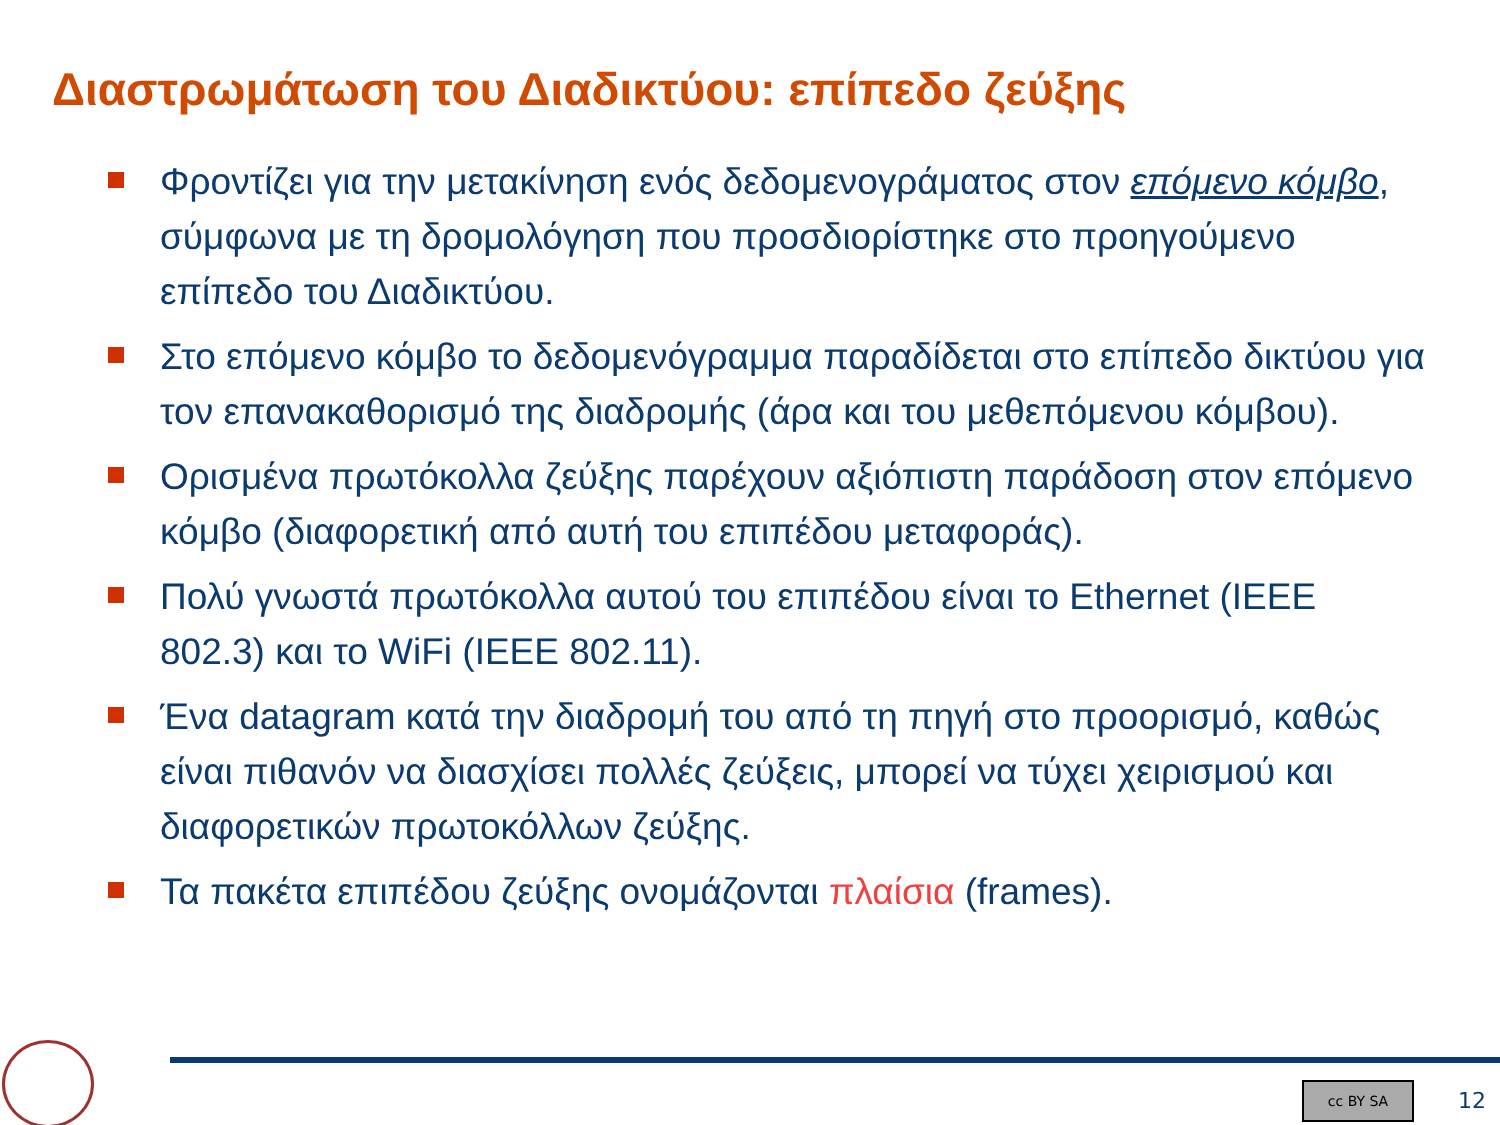Διαστρωμάτωση του Διαδικτύου: επίπεδο ζεύξης
Φροντίζει για την μετακίνηση ενός δεδομενογράματος στον επόμενο κόμβο, σύμφωνα με τη δρομολόγηση που προσδιορίστηκε στο προηγούμενο επίπεδο του Διαδικτύου.
Στο επόμενο κόμβο το δεδομενόγραμμα παραδίδεται στο επίπεδο δικτύου για τον επανακαθορισμό της διαδρομής (άρα και του μεθεπόμενου κόμβου).
Ορισμένα πρωτόκολλα ζεύξης παρέχουν αξιόπιστη παράδοση στον επόμενο κόμβο (διαφορετική από αυτή του επιπέδου μεταφοράς).
Πολύ γνωστά πρωτόκολλα αυτού του επιπέδου είναι το Ethernet (IEEE 802.3) και το WiFi (IEEE 802.11).
Ένα datagram κατά την διαδρομή του από τη πηγή στο προορισμό, καθώς είναι πιθανόν να διασχίσει πολλές ζεύξεις, μπορεί να τύχει χειρισμού και διαφορετικών πρωτοκόλλων ζεύξης.
Τα πακέτα επιπέδου ζεύξης ονομάζονται πλαίσια (frames).
cc BY SA 12